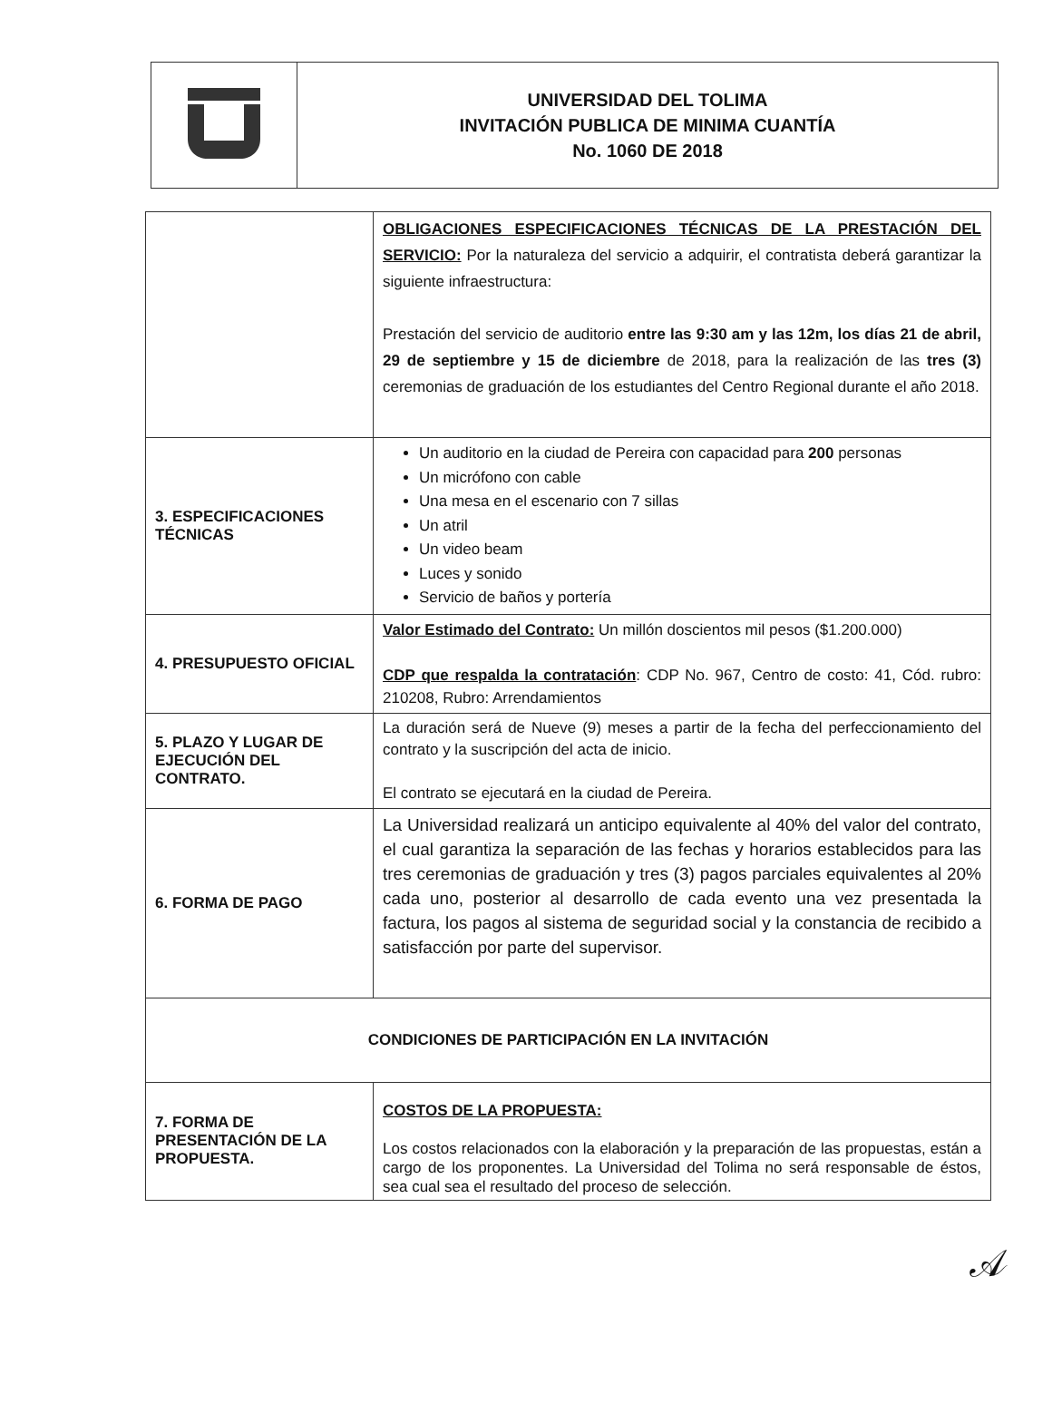| | UNIVERSIDAD DEL TOLIMA INVITACIÓN PUBLICA DE MINIMA CUANTÍA No. 1060 DE 2018 |
| | OBLIGACIONES ESPECIFICACIONES TÉCNICAS DE LA PRESTACIÓN DEL SERVICIO: Por la naturaleza del servicio a adquirir, el contratista deberá garantizar la siguiente infraestructura: Prestación del servicio de auditorio entre las 9:30 am y las 12m, los días 21 de abril, 29 de septiembre y 15 de diciembre de 2018, para la realización de las tres (3) ceremonias de graduación de los estudiantes del Centro Regional durante el año 2018. |
| 3. ESPECIFICACIONES TÉCNICAS | Un auditorio en la ciudad de Pereira con capacidad para 200 personas Un micrófono con cable Una mesa en el escenario con 7 sillas Un atril Un video beam Luces y sonido Servicio de baños y portería |
| 4. PRESUPUESTO OFICIAL | Valor Estimado del Contrato: Un millón doscientos mil pesos ($1.200.000) CDP que respalda la contratación : CDP No. 967, Centro de costo: 41, Cód. rubro: 210208, Rubro: Arrendamientos |
| 5. PLAZO Y LUGAR DE EJECUCIÓN DEL CONTRATO. | La duración será de Nueve (9) meses a partir de la fecha del perfeccionamiento del contrato y la suscripción del acta de inicio. El contrato se ejecutará en la ciudad de Pereira. |
| 6. FORMA DE PAGO | La Universidad realizará un anticipo equivalente al 40% del valor del contrato, el cual garantiza la separación de las fechas y horarios establecidos para las tres ceremonias de graduación y tres (3) pagos parciales equivalentes al 20% cada uno, posterior al desarrollo de cada evento una vez presentada la factura, los pagos al sistema de seguridad social y la constancia de recibido a satisfacción por parte del supervisor. |
| CONDICIONES DE PARTICIPACIÓN EN LA INVITACIÓN | |
| 7. FORMA DE PRESENTACIÓN DE LA PROPUESTA. | COSTOS DE LA PROPUESTA: Los costos relacionados con la elaboración y la preparación de las propuestas, están a cargo de los proponentes. La Universidad del Tolima no será responsable de éstos, sea cual sea el resultado del proceso de selección. |
𝒜